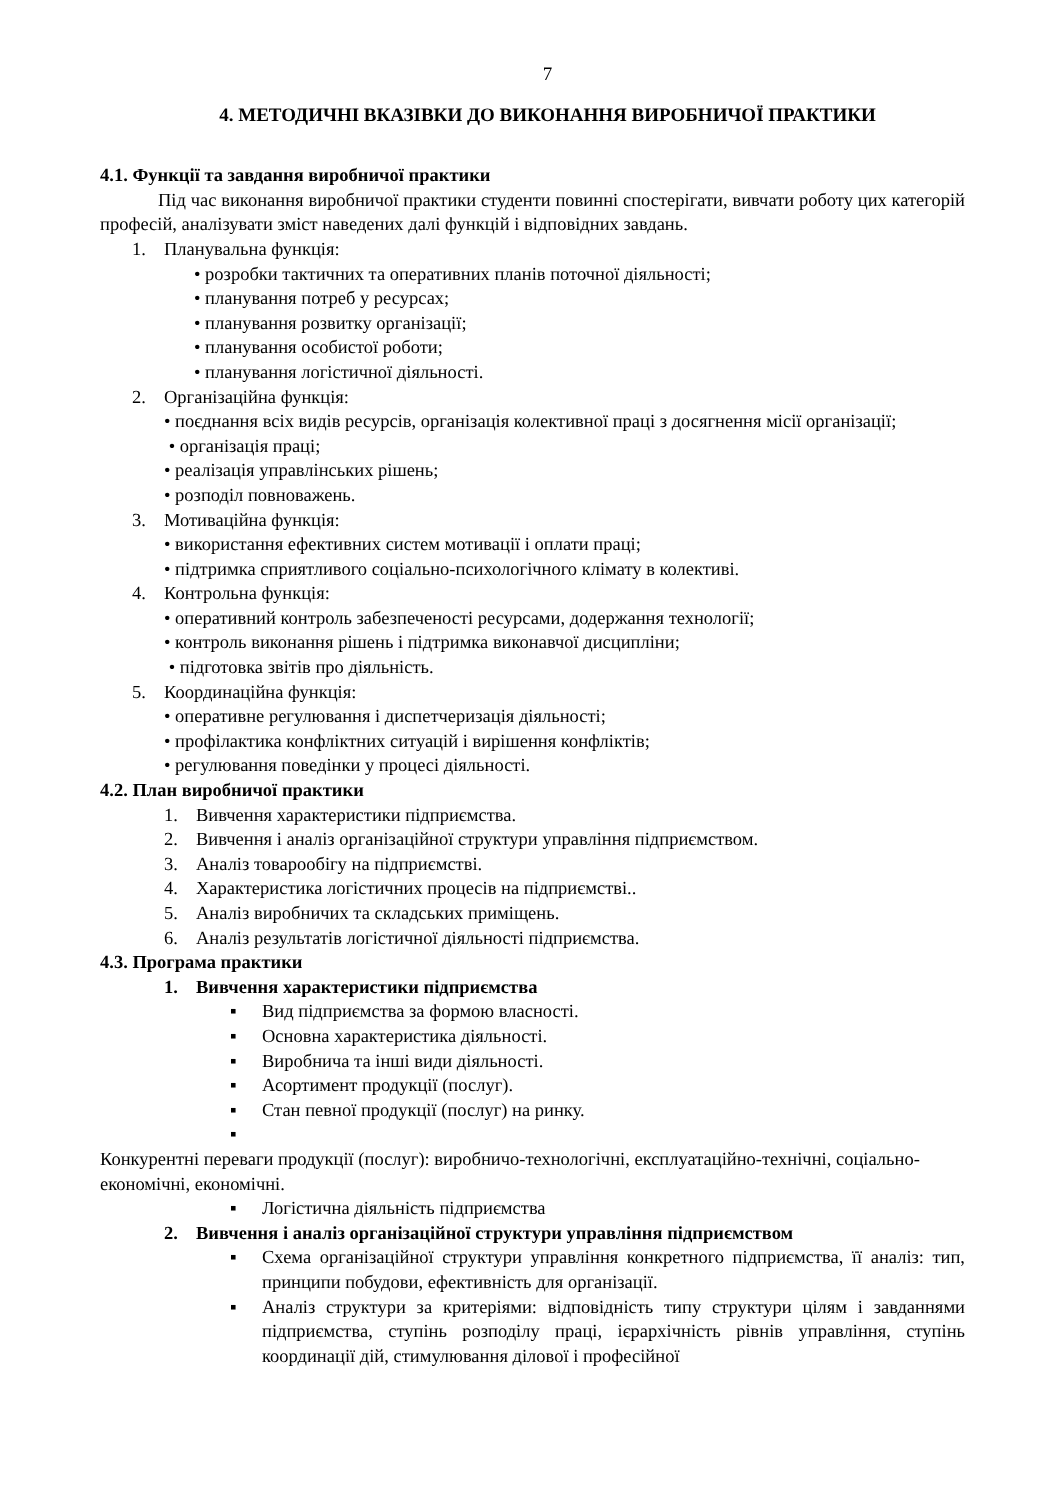7
4. МЕТОДИЧНІ ВКАЗІВКИ ДО ВИКОНАННЯ ВИРОБНИЧОЇ ПРАКТИКИ
4.1. Функції та завдання виробничої практики
Під час виконання виробничої практики студенти повинні спостерігати, вивчати роботу цих категорій професій, аналізувати зміст наведених далі функцій і відповідних завдань.
1. Планувальна функція:
• розробки тактичних та оперативних планів поточної діяльності;
• планування потреб у ресурсах;
• планування розвитку організації;
• планування особистої роботи;
• планування логістичної діяльності.
2. Організаційна функція:
• поєднання всіх видів ресурсів, організація колективної праці з досягнення місії організації;
• організація праці;
• реалізація управлінських рішень;
• розподіл повноважень.
3. Мотиваційна функція:
• використання ефективних систем мотивації і оплати праці;
• підтримка сприятливого соціально-психологічного клімату в колективі.
4. Контрольна функція:
• оперативний контроль забезпеченості ресурсами, додержання технології;
• контроль виконання рішень і підтримка виконавчої дисципліни;
• підготовка звітів про діяльність.
5. Координаційна функція:
• оперативне регулювання і диспетчеризація діяльності;
• профілактика конфліктних ситуацій і вирішення конфліктів;
• регулювання поведінки у процесі діяльності.
4.2. План виробничої практики
1. Вивчення характеристики підприємства.
2. Вивчення і аналіз організаційної структури управління підприємством.
3. Аналіз товарообігу на підприємстві.
4. Характеристика логістичних процесів на підприємстві..
5. Аналіз виробничих та складських приміщень.
6. Аналіз результатів логістичної діяльності підприємства.
4.3. Програма практики
1. Вивчення характеристики підприємства
▪ Вид підприємства за формою власності.
▪ Основна характеристика діяльності.
▪ Виробнича та інші види діяльності.
▪ Асортимент продукції (послуг).
▪ Стан певної продукції (послуг) на ринку.
▪ Конкурентні переваги продукції (послуг): виробничо-технологічні, експлуатаційно-технічні, соціально-економічні, економічні.
▪ Логістична діяльність підприємства
2. Вивчення і аналіз організаційної структури управління підприємством
▪ Схема організаційної структури управління конкретного підприємства, її аналіз: тип, принципи побудови, ефективність для організації.
▪ Аналіз структури за критеріями: відповідність типу структури цілям і завданнями підприємства, ступінь розподілу праці, ієрархічність рівнів управління, ступінь координації дій, стимулювання ділової і професійної